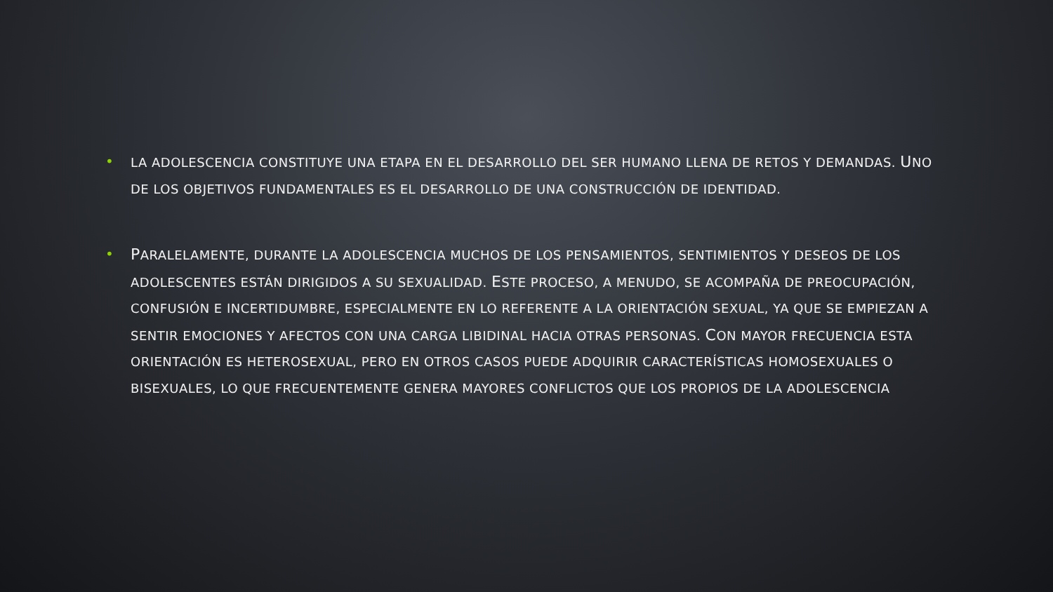•
LA ADOLESCENCIA CONSTITUYE UNA ETAPA EN EL DESARROLLO DEL SER HUMANO LLENA DE RETOS Y DEMANDAS. UNO DE LOS OBJETIVOS FUNDAMENTALES ES EL DESARROLLO DE UNA CONSTRUCCIÓN DE IDENTIDAD.
•
PARALELAMENTE, DURANTE LA ADOLESCENCIA MUCHOS DE LOS PENSAMIENTOS, SENTIMIENTOS Y DESEOS DE LOS ADOLESCENTES ESTÁN DIRIGIDOS A SU SEXUALIDAD. ESTE PROCESO, A MENUDO, SE ACOMPAÑA DE PREOCUPACIÓN, CONFUSIÓN E INCERTIDUMBRE, ESPECIALMENTE EN LO REFERENTE A LA ORIENTACIÓN SEXUAL, YA QUE SE EMPIEZAN A SENTIR EMOCIONES Y AFECTOS CON UNA CARGA LIBIDINAL HACIA OTRAS PERSONAS. CON MAYOR FRECUENCIA ESTA ORIENTACIÓN ES HETEROSEXUAL, PERO EN OTROS CASOS PUEDE ADQUIRIR CARACTERÍSTICAS HOMOSEXUALES O BISEXUALES, LO QUE FRECUENTEMENTE GENERA MAYORES CONFLICTOS QUE LOS PROPIOS DE LA ADOLESCENCIA